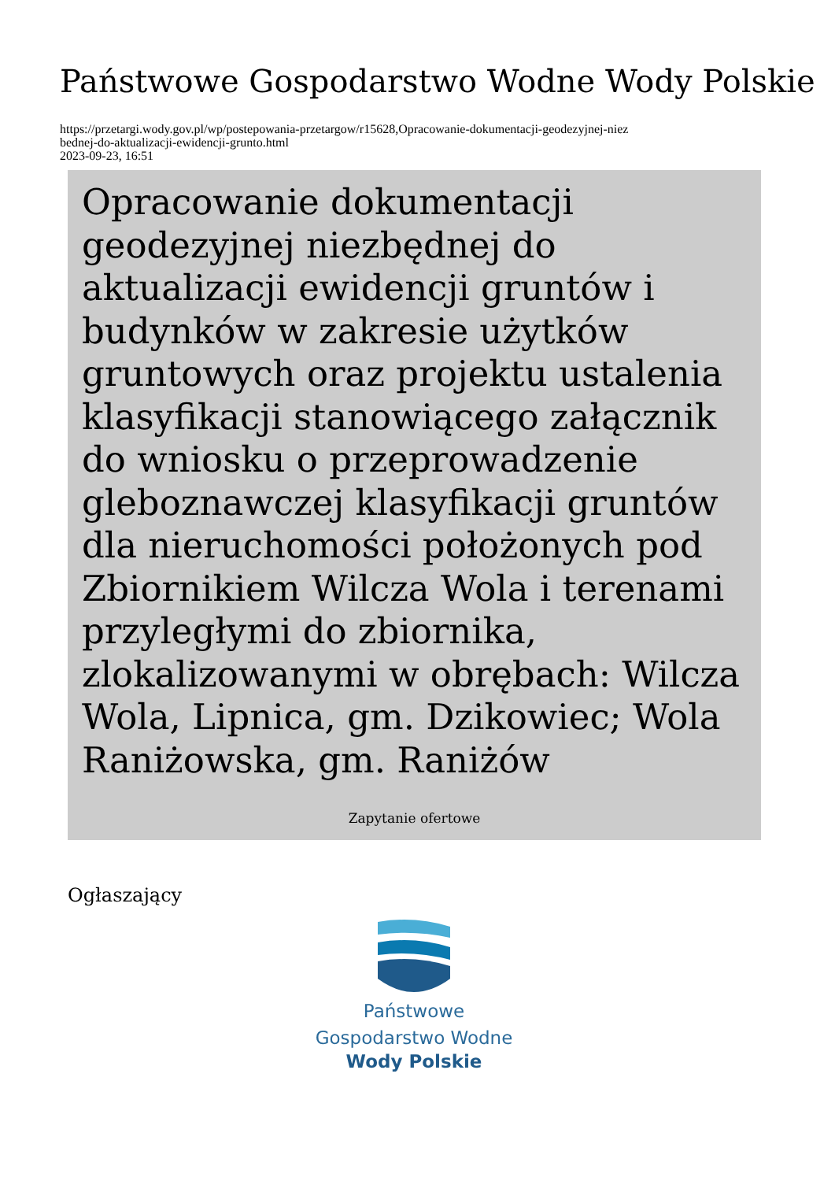Państwowe Gospodarstwo Wodne Wody Polskie
https://przetargi.wody.gov.pl/wp/postepowania-przetargow/r15628,Opracowanie-dokumentacji-geodezyjnej-niez
bednej-do-aktualizacji-ewidencji-grunto.html
2023-09-23, 16:51
Opracowanie dokumentacji geodezyjnej niezbędnej do aktualizacji ewidencji gruntów i budynków w zakresie użytków gruntowych oraz projektu ustalenia klasyfikacji stanowiącego załącznik do wniosku o przeprowadzenie gleboznawczej klasyfikacji gruntów dla nieruchomości położonych pod Zbiornikiem Wilcza Wola i terenami przyległymi do zbiornika, zlokalizowanymi w obrębach: Wilcza Wola, Lipnica, gm. Dzikowiec; Wola Raniżowska, gm. Raniżów
Zapytanie ofertowe
Ogłaszający
Państwowe
Gospodarstwo Wodne
Wody Polskie